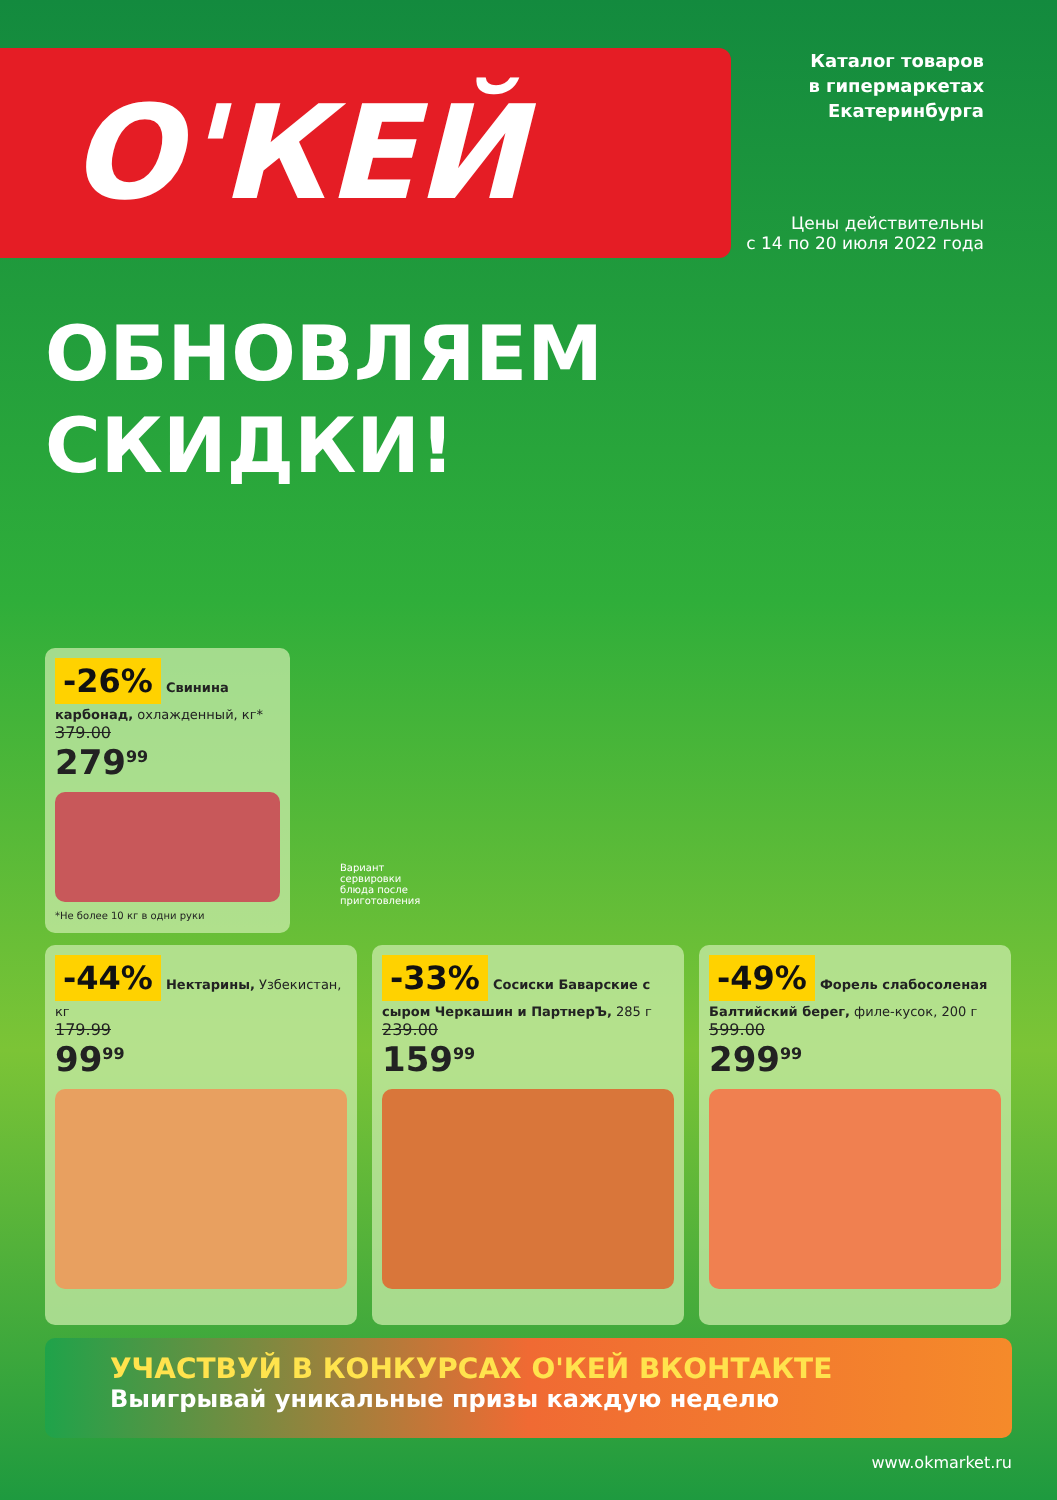О'КЕЙ
Каталог товаров
в гипермаркетах
Екатеринбурга
Цены действительны
с 14 по 20 июля 2022 года
ОБНОВЛЯЕМ
СКИДКИ!
-26% Свинина карбонад, охлажденный, кг*
379.00
279<sup>99</sup>
*Не более 10 кг в одни руки
Вариант сервировки блюда после приготовления
-44% Нектарины, Узбекистан, кг
179.99
99<sup>99</sup>
-33% Сосиски Баварские с сыром Черкашин и ПартнерЪ, 285 г
239.00
159<sup>99</sup>
-49% Форель слабосоленая Балтийский берег, филе-кусок, 200 г
599.00
299<sup>99</sup>
УЧАСТВУЙ В КОНКУРСАХ О'КЕЙ ВКОНТАКТЕ
Выигрывай уникальные призы каждую неделю
www.okmarket.ru